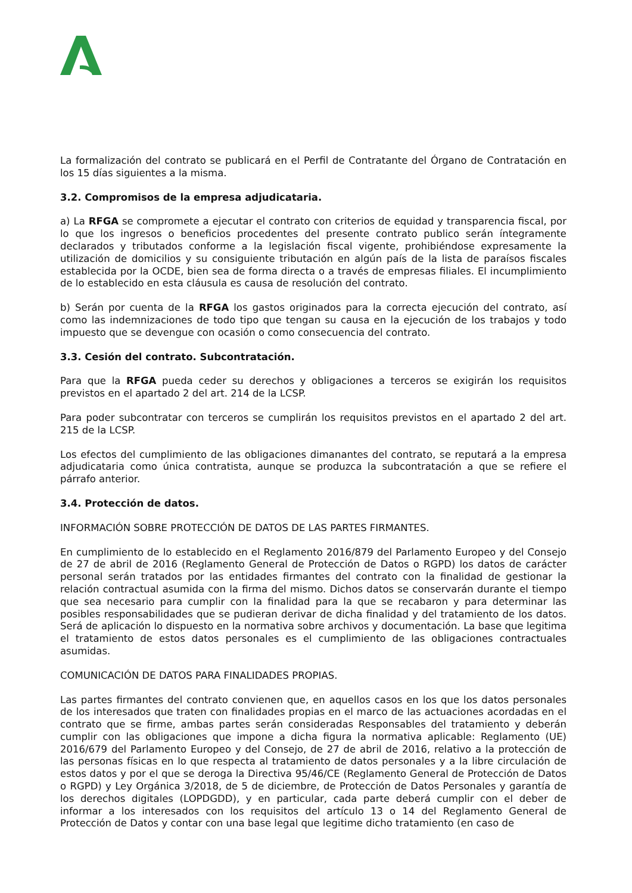La formalización del contrato se publicará en el Perfil de Contratante del Órgano de Contratación en los 15 días siguientes a la misma.
3.2. Compromisos de la empresa adjudicataria.
a) La RFGA se compromete a ejecutar el contrato con criterios de equidad y transparencia fiscal, por lo que los ingresos o beneficios procedentes del presente contrato publico serán íntegramente declarados y tributados conforme a la legislación fiscal vigente, prohibiéndose expresamente la utilización de domicilios y su consiguiente tributación en algún país de la lista de paraísos fiscales establecida por la OCDE, bien sea de forma directa o a través de empresas filiales. El incumplimiento de lo establecido en esta cláusula es causa de resolución del contrato.
b) Serán por cuenta de la RFGA los gastos originados para la correcta ejecución del contrato, así como las indemnizaciones de todo tipo que tengan su causa en la ejecución de los trabajos y todo impuesto que se devengue con ocasión o como consecuencia del contrato.
3.3. Cesión del contrato. Subcontratación.
Para que la RFGA pueda ceder su derechos y obligaciones a terceros se exigirán los requisitos previstos en el apartado 2 del art. 214 de la LCSP.
Para poder subcontratar con terceros se cumplirán los requisitos previstos en el apartado 2 del art. 215 de la LCSP.
Los efectos del cumplimiento de las obligaciones dimanantes del contrato, se reputará a la empresa adjudicataria como única contratista, aunque se produzca la subcontratación a que se refiere el párrafo anterior.
3.4. Protección de datos.
INFORMACIÓN SOBRE PROTECCIÓN DE DATOS DE LAS PARTES FIRMANTES.
En cumplimiento de lo establecido en el Reglamento 2016/879 del Parlamento Europeo y del Consejo de 27 de abril de 2016 (Reglamento General de Protección de Datos o RGPD) los datos de carácter personal serán tratados por las entidades firmantes del contrato con la finalidad de gestionar la relación contractual asumida con la firma del mismo. Dichos datos se conservarán durante el tiempo que sea necesario para cumplir con la finalidad para la que se recabaron y para determinar las posibles responsabilidades que se pudieran derivar de dicha finalidad y del tratamiento de los datos. Será de aplicación lo dispuesto en la normativa sobre archivos y documentación. La base que legitima el tratamiento de estos datos personales es el cumplimiento de las obligaciones contractuales asumidas.
COMUNICACIÓN DE DATOS PARA FINALIDADES PROPIAS.
Las partes firmantes del contrato convienen que, en aquellos casos en los que los datos personales de los interesados que traten con finalidades propias en el marco de las actuaciones acordadas en el contrato que se firme, ambas partes serán consideradas Responsables del tratamiento y deberán cumplir con las obligaciones que impone a dicha figura la normativa aplicable: Reglamento (UE) 2016/679 del Parlamento Europeo y del Consejo, de 27 de abril de 2016, relativo a la protección de las personas físicas en lo que respecta al tratamiento de datos personales y a la libre circulación de estos datos y por el que se deroga la Directiva 95/46/CE (Reglamento General de Protección de Datos o RGPD) y Ley Orgánica 3/2018, de 5 de diciembre, de Protección de Datos Personales y garantía de los derechos digitales (LOPDGDD), y en particular, cada parte deberá cumplir con el deber de informar a los interesados con los requisitos del artículo 13 o 14 del Reglamento General de Protección de Datos y contar con una base legal que legitime dicho tratamiento (en caso de